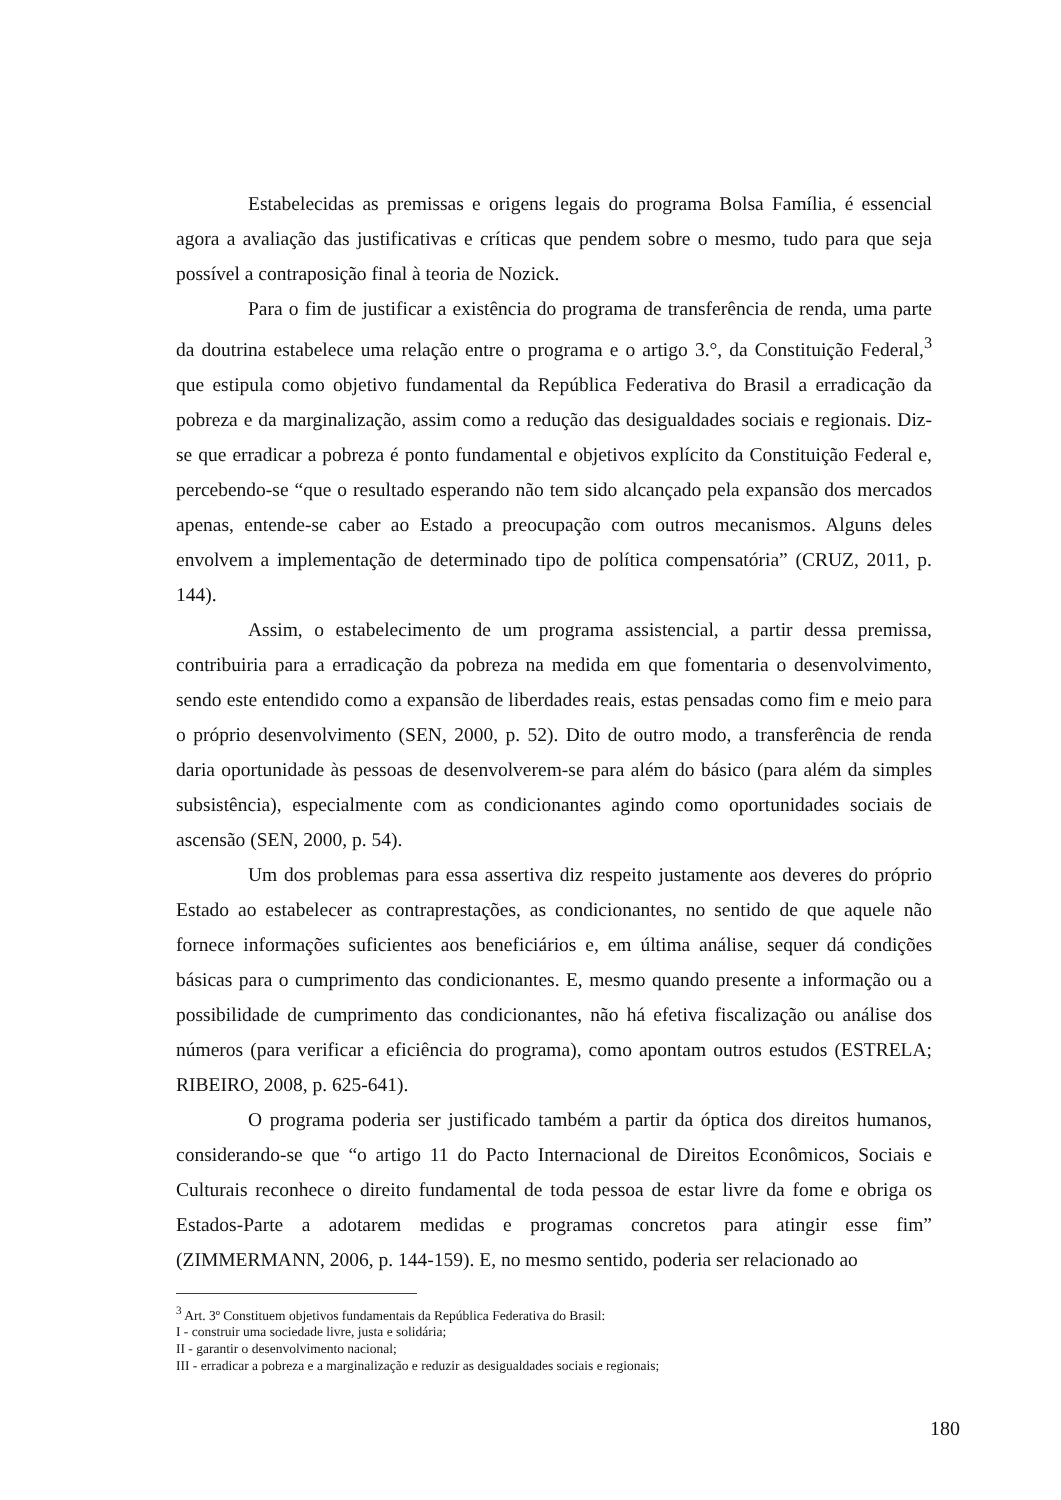Estabelecidas as premissas e origens legais do programa Bolsa Família, é essencial agora a avaliação das justificativas e críticas que pendem sobre o mesmo, tudo para que seja possível a contraposição final à teoria de Nozick.
Para o fim de justificar a existência do programa de transferência de renda, uma parte da doutrina estabelece uma relação entre o programa e o artigo 3.°, da Constituição Federal,<sup>3</sup> que estipula como objetivo fundamental da República Federativa do Brasil a erradicação da pobreza e da marginalização, assim como a redução das desigualdades sociais e regionais. Diz-se que erradicar a pobreza é ponto fundamental e objetivos explícito da Constituição Federal e, percebendo-se “que o resultado esperando não tem sido alcançado pela expansão dos mercados apenas, entende-se caber ao Estado a preocupação com outros mecanismos. Alguns deles envolvem a implementação de determinado tipo de política compensatória” (CRUZ, 2011, p. 144).
Assim, o estabelecimento de um programa assistencial, a partir dessa premissa, contribuiria para a erradicação da pobreza na medida em que fomentaria o desenvolvimento, sendo este entendido como a expansão de liberdades reais, estas pensadas como fim e meio para o próprio desenvolvimento (SEN, 2000, p. 52). Dito de outro modo, a transferência de renda daria oportunidade às pessoas de desenvolverem-se para além do básico (para além da simples subsistência), especialmente com as condicionantes agindo como oportunidades sociais de ascensão (SEN, 2000, p. 54).
Um dos problemas para essa assertiva diz respeito justamente aos deveres do próprio Estado ao estabelecer as contraprestações, as condicionantes, no sentido de que aquele não fornece informações suficientes aos beneficiários e, em última análise, sequer dá condições básicas para o cumprimento das condicionantes. E, mesmo quando presente a informação ou a possibilidade de cumprimento das condicionantes, não há efetiva fiscalização ou análise dos números (para verificar a eficiência do programa), como apontam outros estudos (ESTRELA; RIBEIRO, 2008, p. 625-641).
O programa poderia ser justificado também a partir da óptica dos direitos humanos, considerando-se que “o artigo 11 do Pacto Internacional de Direitos Econômicos, Sociais e Culturais reconhece o direito fundamental de toda pessoa de estar livre da fome e obriga os Estados-Parte a adotarem medidas e programas concretos para atingir esse fim” (ZIMMERMANN, 2006, p. 144-159). E, no mesmo sentido, poderia ser relacionado ao
<sup>3</sup> Art. 3º Constituem objetivos fundamentais da República Federativa do Brasil:
I - construir uma sociedade livre, justa e solidária;
II - garantir o desenvolvimento nacional;
III - erradicar a pobreza e a marginalização e reduzir as desigualdades sociais e regionais;
180